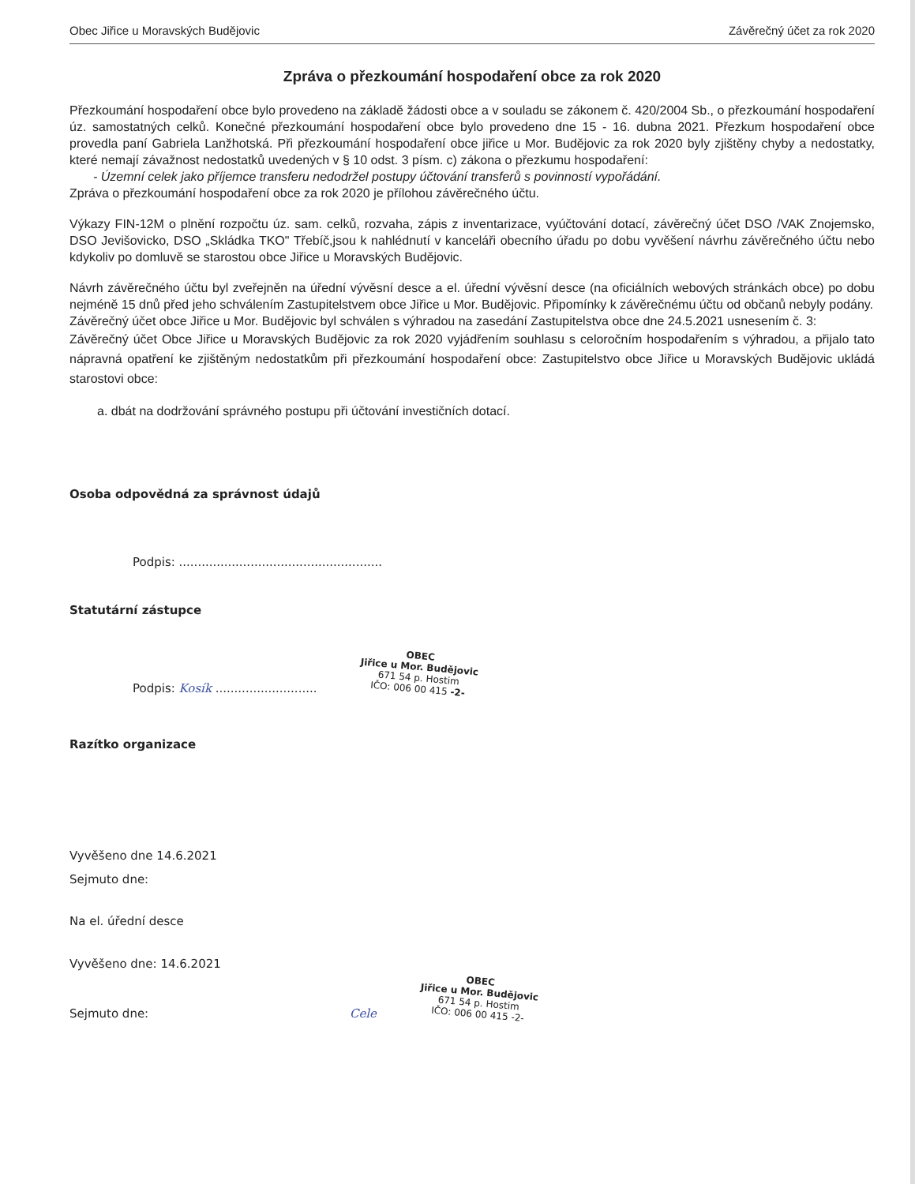Obec Jiřice u Moravských Budějovic Závěrečný účet za rok 2020
Zpráva o přezkoumání hospodaření obce za rok 2020
Přezkoumání hospodaření obce bylo provedeno na základě žádosti obce a v souladu se zákonem č. 420/2004 Sb., o přezkoumání hospodaření úz. samostatných celků. Konečné přezkoumání hospodaření obce bylo provedeno dne 15 - 16. dubna 2021. Přezkum hospodaření obce provedla paní Gabriela Lanžhotská. Při přezkoumání hospodaření obce jiřice u Mor. Budějovic za rok 2020 byly zjištěny chyby a nedostatky, které nemají závažnost nedostatků uvedených v § 10 odst. 3 písm. c) zákona o přezkumu hospodaření:
- Územní celek jako příjemce transferu nedodržel postupy účtování transferů s povinností vypořádání.
Zpráva o přezkoumání hospodaření obce za rok 2020 je přílohou závěrečného účtu.
Výkazy FIN-12M o plnění rozpočtu úz. sam. celků, rozvaha, zápis z inventarizace, vyúčtování dotací, závěrečný účet DSO /VAK Znojemsko, DSO Jevišovicko, DSO „Skládka TKO" Třebíč,jsou k nahlédnutí v kanceláři obecního úřadu po dobu vyvěšení návrhu závěrečného účtu nebo kdykoliv po domluvě se starostou obce Jiřice u Moravských Budějovic.
Návrh závěrečného účtu byl zveřejněn na úřední vývěsní desce a el. úřední vývěsní desce (na oficiálních webových stránkách obce) po dobu nejméně 15 dnů před jeho schválením Zastupitelstvem obce Jiřice u Mor. Budějovic. Připomínky k závěrečnému účtu od občanů nebyly podány.
Závěrečný účet obce Jiřice u Mor. Budějovic byl schválen s výhradou na zasedání Zastupitelstva obce dne 24.5.2021 usnesením č. 3:
Závěrečný účet Obce Jiřice u Moravských Budějovic za rok 2020 vyjádřením souhlasu s celoročním hospodařením s výhradou, a přijalo tato nápravná opatření ke zjištěným nedostatkům při přezkoumání hospodaření obce: Zastupitelstvo obce Jiřice u Moravských Budějovic ukládá starostovi obce:
a. dbát na dodržování správného postupu při účtování investičních dotací.
Osoba odpovědná za správnost údajů
Podpis: ......................................................
Statutární zástupce
Podpis: Kosík ........................... OBEC
Jiřice u Mor. Budějovic
671 54 p. Hostim
IČO: 006 00 415 -2-
Razítko organizace
Vyvěšeno dne 14.6.2021
Sejmuto dne:
Na el. úřední desce
Vyvěšeno dne: 14.6.2021
Sejmuto dne: Cele OBEC
Jiřice u Mor. Budějovic
671 54 p. Hostim
IČO: 006 00 415 -2-